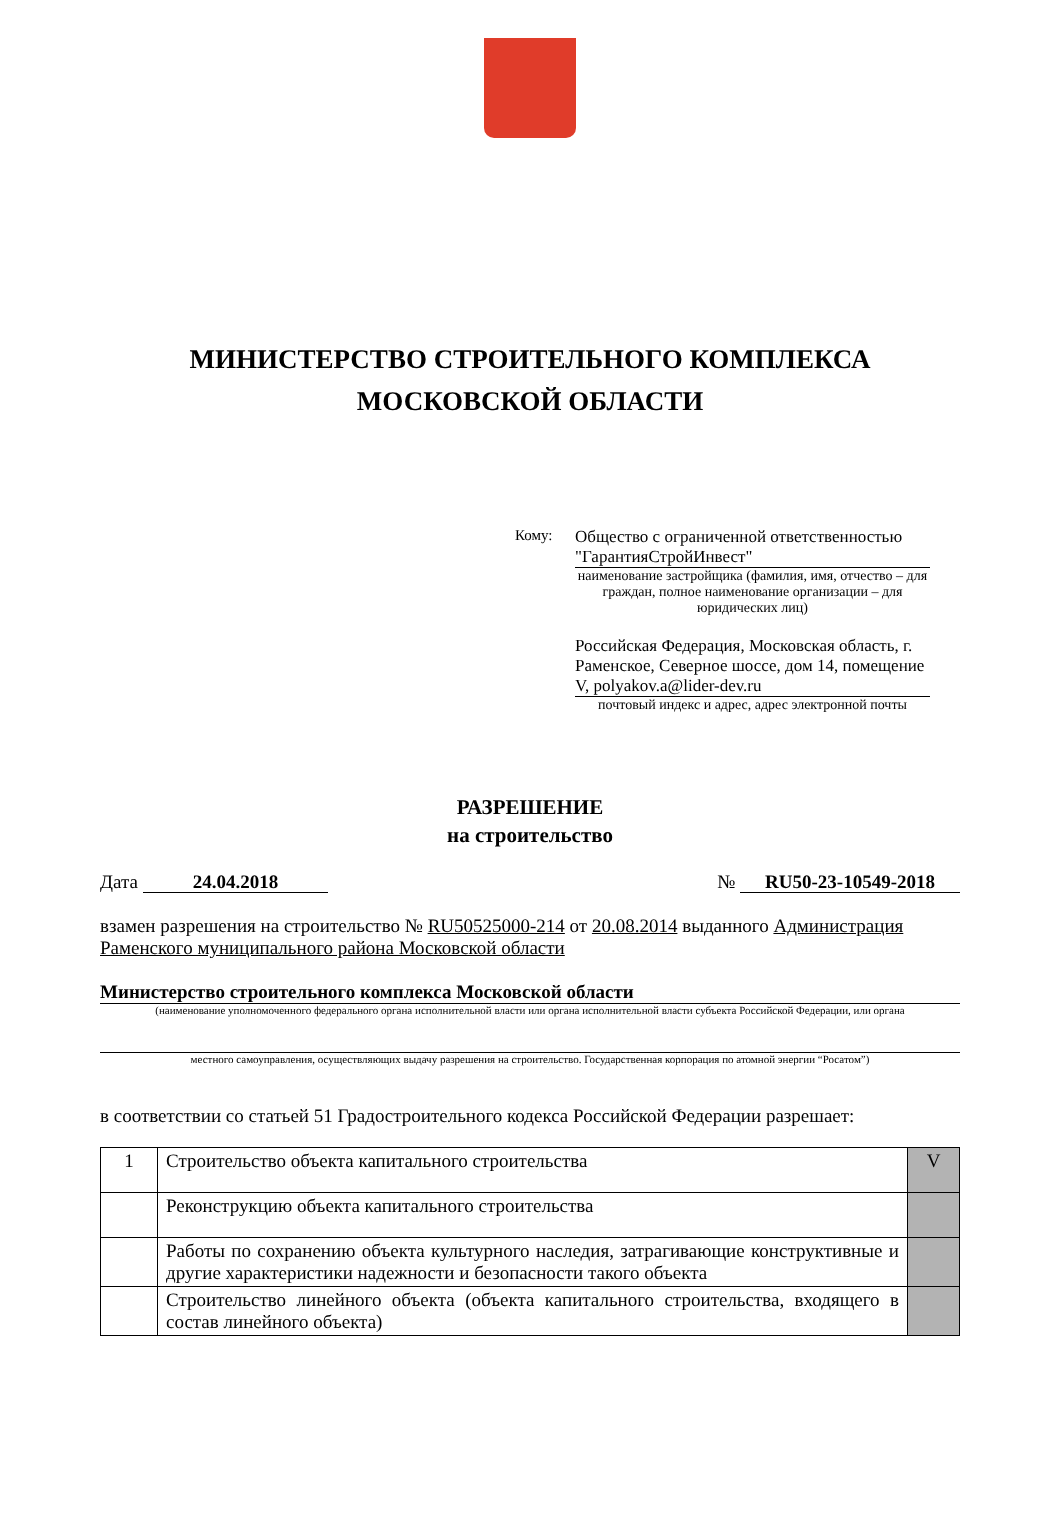МИНИСТЕРСТВО СТРОИТЕЛЬНОГО КОМПЛЕКСА
МОСКОВСКОЙ ОБЛАСТИ
Кому: Общество с ограниченной ответственностью "ГарантияСтройИнвест"
наименование застройщика (фамилия, имя, отчество – для граждан, полное наименование организации – для юридических лиц)
Российская Федерация, Московская область, г. Раменское, Северное шоссе, дом 14, помещение V, polyakov.a@lider-dev.ru
почтовый индекс и адрес, адрес электронной почты
РАЗРЕШЕНИЕ
на строительство
Дата 24.04.2018 № RU50-23-10549-2018
взамен разрешения на строительство № RU50525000-214 от 20.08.2014 выданного Администрация Раменского муниципального района Московской области
Министерство строительного комплекса Московской области
(наименование уполномоченного федерального органа исполнительной власти или органа исполнительной власти субъекта Российской Федерации, или органа
местного самоуправления, осуществляющих выдачу разрешения на строительство. Государственная корпорация по атомной энергии “Росатом”)
в соответствии со статьей 51 Градостроительного кодекса Российской Федерации разрешает:
| 1 | Строительство объекта капитального строительства | V |
| | Реконструкцию объекта капитального строительства | |
| | Работы по сохранению объекта культурного наследия, затрагивающие конструктивные и другие характеристики надежности и безопасности такого объекта | |
| | Строительство линейного объекта (объекта капитального строительства, входящего в состав линейного объекта) | |